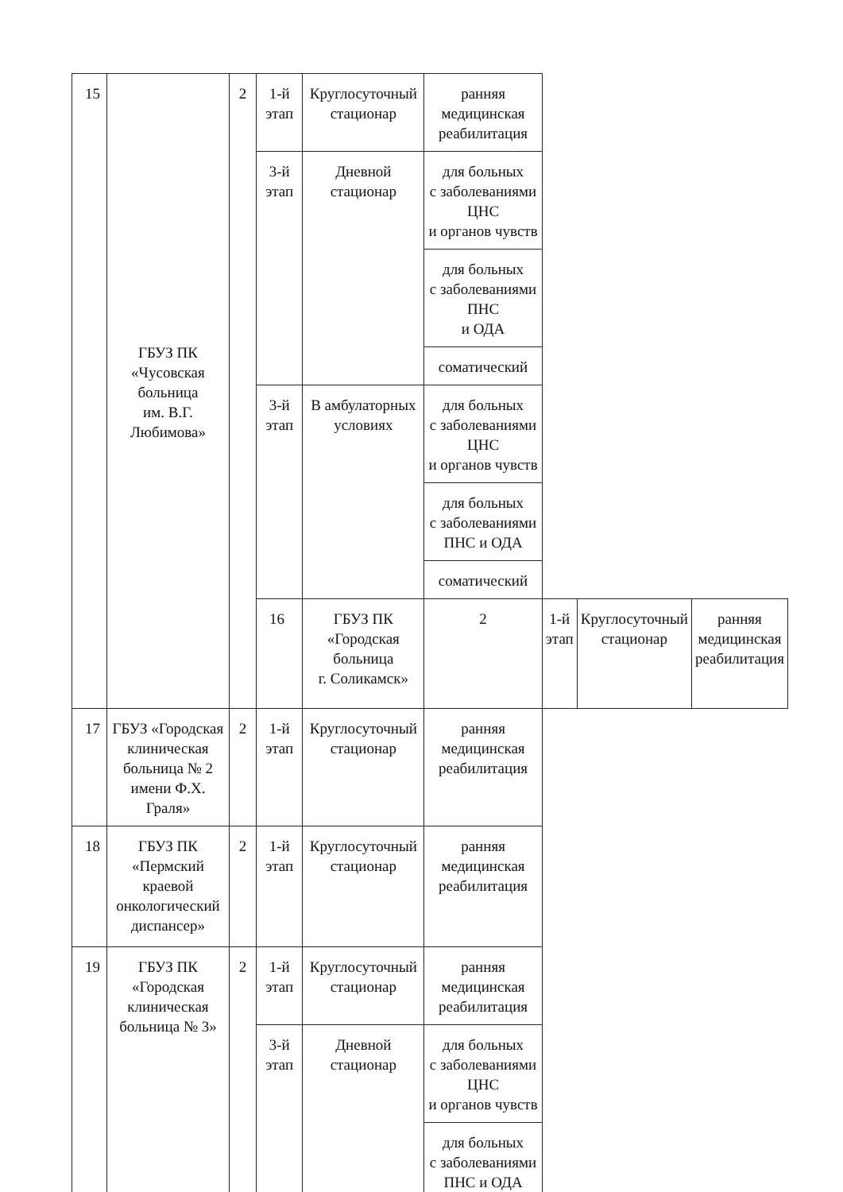| 15 | ГБУЗ ПК «Чусовская больница им. В.Г. Любимова» | 2 | 1-й этап | Круглосуточный стационар | ранняя медицинская реабилитация | | | |
| | | | 3-й этап | Дневной стационар | для больных с заболеваниями ЦНС и органов чувств | | | |
| | | | | | для больных с заболеваниями ПНС и ОДА | | | |
| | | | | | соматический | | | |
| | | | 3-й этап | В амбулаторных условиях | для больных с заболеваниями ЦНС и органов чувств | | | |
| | | | | | для больных с заболеваниями ПНС и ОДА | | | |
| | | | | | соматический | | | |
| | | | 16 | ГБУЗ ПК «Городская больница г. Соликамск» | 2 | 1-й этап | Круглосуточный стационар | ранняя медицинская реабилитация |
| 17 | ГБУЗ «Городская клиническая больница № 2 имени Ф.Х. Граля» | 2 | 1-й этап | Круглосуточный стационар | ранняя медицинская реабилитация | | | |
| 18 | ГБУЗ ПК «Пермский краевой онкологический диспансер» | 2 | 1-й этап | Круглосуточный стационар | ранняя медицинская реабилитация | | | |
| 19 | ГБУЗ ПК «Городская клиническая больница № 3» | 2 | 1-й этап | Круглосуточный стационар | ранняя медицинская реабилитация | | | |
| | | | 3-й этап | Дневной стационар | для больных с заболеваниями ЦНС и органов чувств | | | |
| | | | | | для больных с заболеваниями ПНС и ОДА | | | |